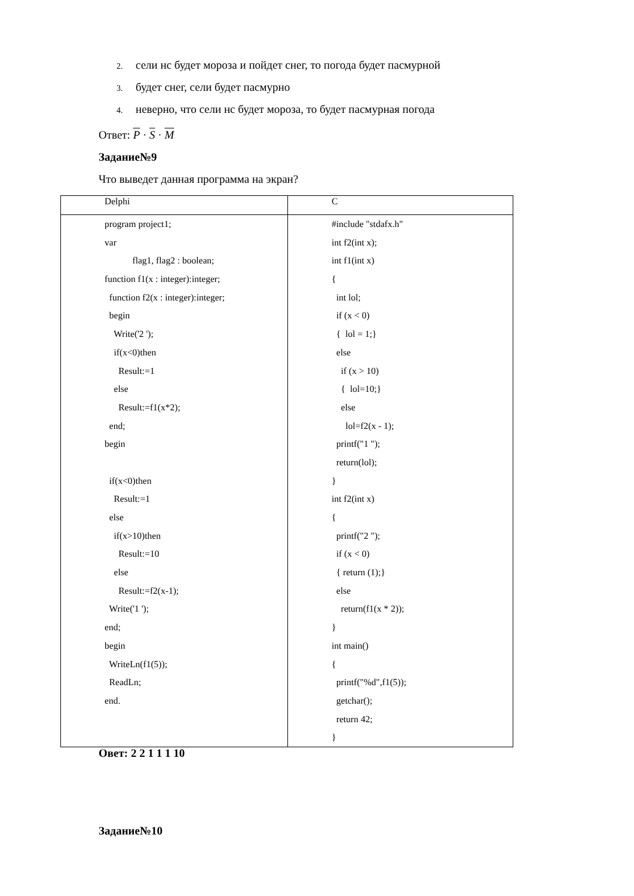2. сели нс будет мороза и пойдет снег, то погода будет пасмурной
3. будет снег, сели будет пасмурно
4. неверно, что сели нс будет мороза, то будет пасмурная погода
Ответ: P · S · M
Задание№9
Что выведет данная программа на экран?
| Delphi | C |
| --- | --- |
| program project1; var flag1, flag2 : boolean; function f1(x : integer):integer; function f2(x : integer):integer; begin Write('2 '); if(x<0)then Result:=1 else Result:=f1(x*2); end; begin if(x<0)then Result:=1 else if(x>10)then Result:=10 else Result:=f2(x-1); Write('1 '); end; begin WriteLn(f1(5)); ReadLn; end. | #include "stdafx.h" int f2(int x); int f1(int x) { int lol; if (x < 0) { lol = 1;} else if (x > 10) { lol=10;} else lol=f2(x - 1); printf("1 "); return(lol); } int f2(int x) { printf("2 "); if (x < 0) { return (1);} else return(f1(x * 2)); } int main() { printf("%d",f1(5)); getchar(); return 42; } |
Овет: 2 2 1 1 1 10
Задание№10